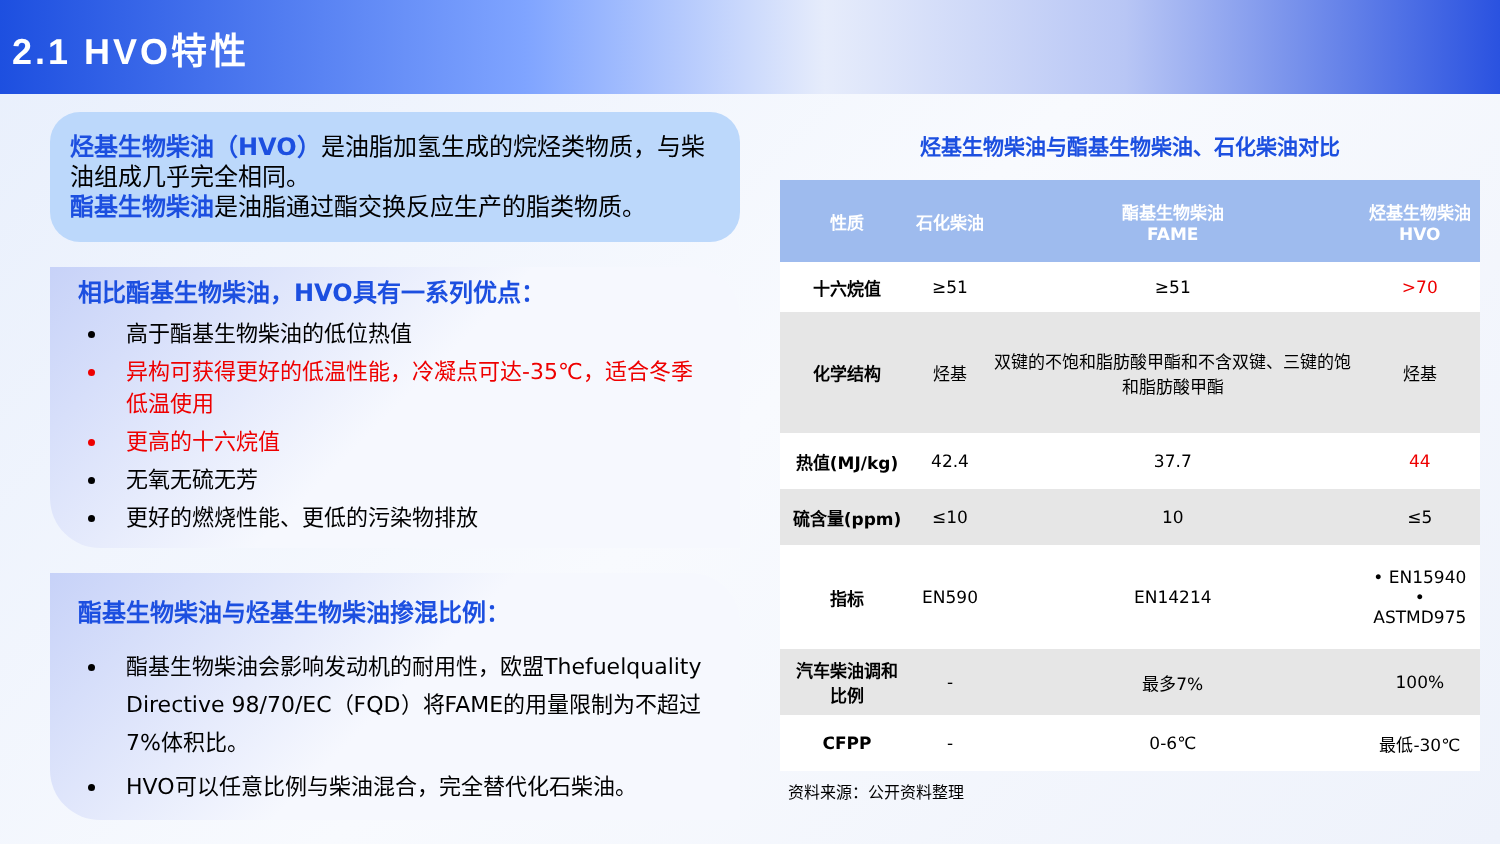2.1 HVO特性
烃基生物柴油（HVO）是油脂加氢生成的烷烃类物质，与柴油组成几乎完全相同。
酯基生物柴油是油脂通过酯交换反应生产的脂类物质。
相比酯基生物柴油，HVO具有一系列优点：
高于酯基生物柴油的低位热值
异构可获得更好的低温性能，冷凝点可达-35℃，适合冬季低温使用
更高的十六烷值
无氧无硫无芳
更好的燃烧性能、更低的污染物排放
酯基生物柴油与烃基生物柴油掺混比例：
酯基生物柴油会影响发动机的耐用性，欧盟Thefuelquality Directive 98/70/EC（FQD）将FAME的用量限制为不超过7%体积比。
HVO可以任意比例与柴油混合，完全替代化石柴油。
烃基生物柴油与酯基生物柴油、石化柴油对比
| 性质 | 石化柴油 | 酯基生物柴油 FAME | 烃基生物柴油 HVO |
| --- | --- | --- | --- |
| 十六烷值 | ≥51 | ≥51 | >70 |
| 化学结构 | 烃基 | 双键的不饱和脂肪酸甲酯和不含双键、三键的饱和脂肪酸甲酯 | 烃基 |
| 热值(MJ/kg) | 42.4 | 37.7 | 44 |
| 硫含量(ppm) | ≤10 | 10 | ≤5 |
| 指标 | EN590 | EN14214 | • EN15940 • ASTMD975 |
| 汽车柴油调和比例 | - | 最多7% | 100% |
| CFPP | - | 0-6℃ | 最低-30℃ |
资料来源：公开资料整理